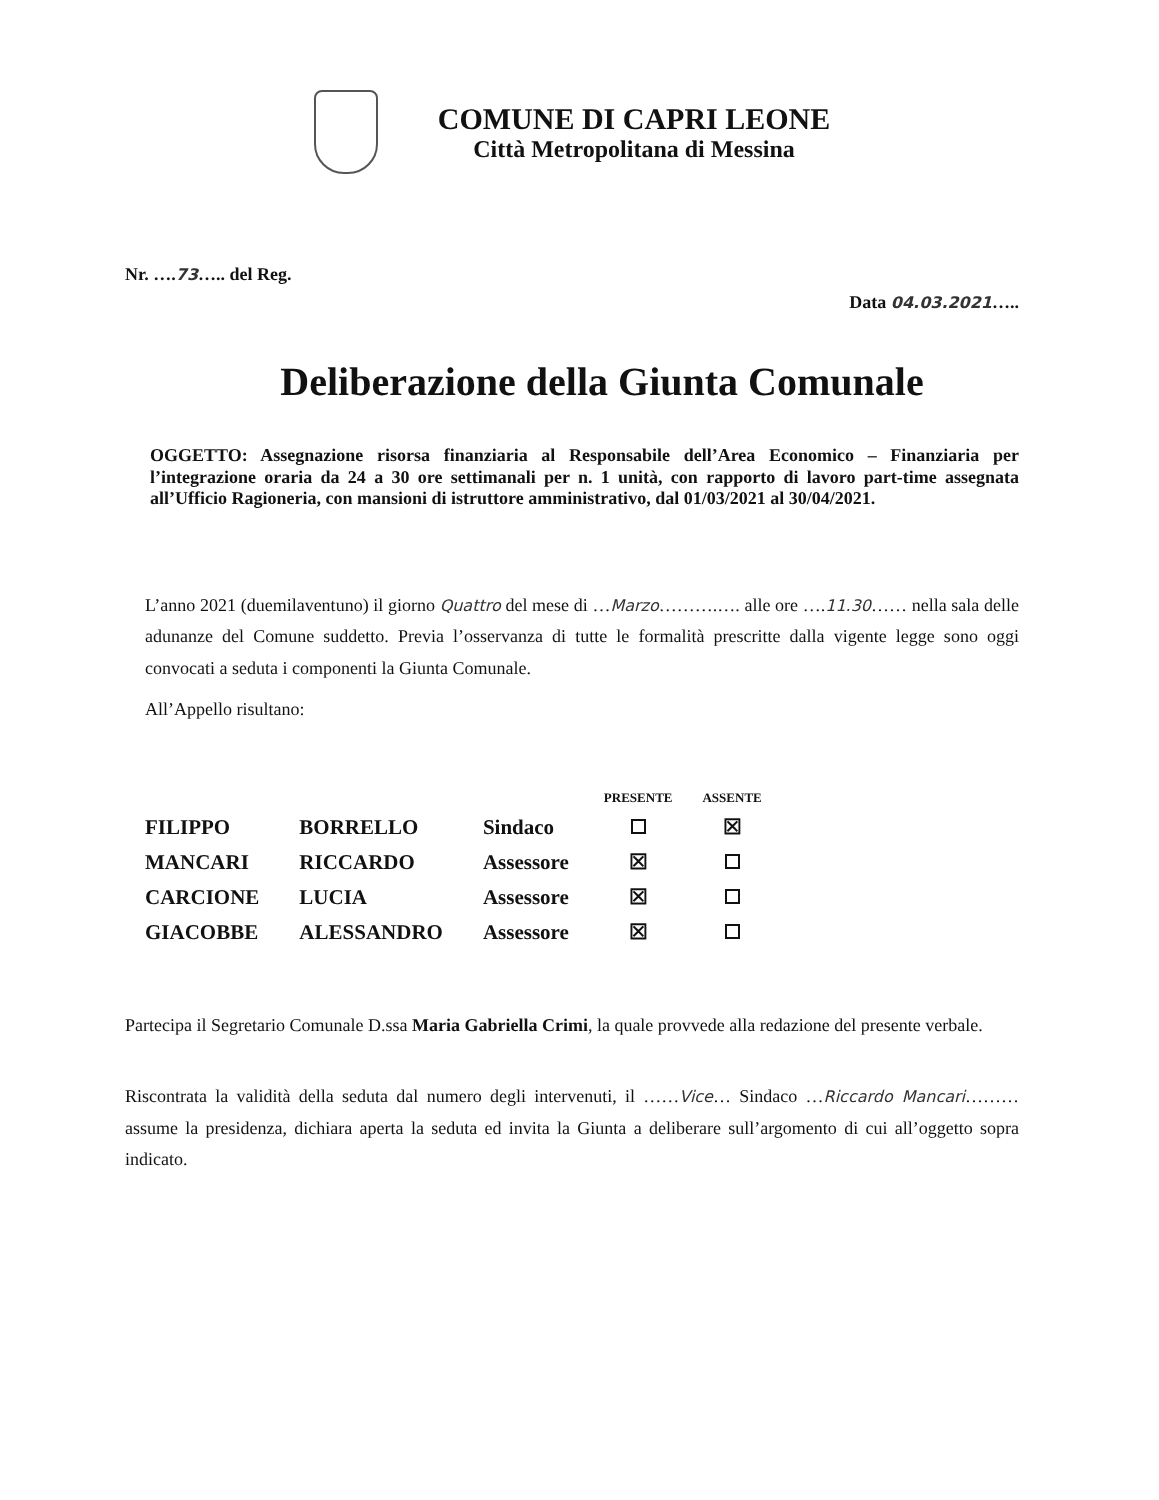COMUNE DI CAPRI LEONE
Città Metropolitana di Messina
Nr. ….73….. del Reg.
Data 04.03.2021…..
Deliberazione della Giunta Comunale
OGGETTO: Assegnazione risorsa finanziaria al Responsabile dell’Area Economico – Finanziaria per l’integrazione oraria da 24 a 30 ore settimanali per n. 1 unità, con rapporto di lavoro part-time assegnata all’Ufficio Ragioneria, con mansioni di istruttore amministrativo, dal 01/03/2021 al 30/04/2021.
L’anno 2021 (duemilaventuno) il giorno Quattro del mese di …Marzo……….…. alle ore ….11.30…… nella sala delle adunanze del Comune suddetto. Previa l’osservanza di tutte le formalità prescritte dalla vigente legge sono oggi convocati a seduta i componenti la Giunta Comunale.
All’Appello risultano:
| | | | PRESENTE | ASSENTE |
| --- | --- | --- | --- | --- |
| FILIPPO | BORRELLO | Sindaco | | ☒ |
| MANCARI | RICCARDO | Assessore | ☒ | |
| CARCIONE | LUCIA | Assessore | ☒ | |
| GIACOBBE | ALESSANDRO | Assessore | ☒ | |
Partecipa il Segretario Comunale D.ssa Maria Gabriella Crimi, la quale provvede alla redazione del presente verbale.
Riscontrata la validità della seduta dal numero degli intervenuti, il ……Vice… Sindaco …Riccardo Mancari……… assume la presidenza, dichiara aperta la seduta ed invita la Giunta a deliberare sull’argomento di cui all’oggetto sopra indicato.